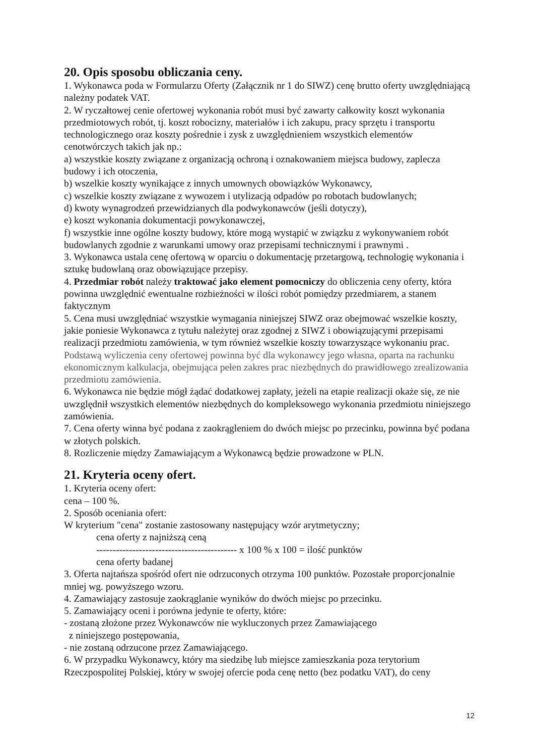20. Opis sposobu obliczania ceny.
1. Wykonawca poda w Formularzu Oferty (Załącznik nr 1 do SIWZ) cenę brutto oferty uwzględniającą należny podatek VAT.
2. W ryczałtowej cenie ofertowej wykonania robót musi być zawarty całkowity koszt wykonania przedmiotowych robót, tj. koszt robocizny, materiałów i ich zakupu, pracy sprzętu i transportu technologicznego oraz koszty pośrednie i zysk z uwzględnieniem wszystkich elementów cenotwórczych takich jak np.:
a) wszystkie koszty związane z organizacją ochroną i oznakowaniem miejsca budowy, zaplecza budowy i ich otoczenia,
b) wszelkie koszty wynikające z innych umownych obowiązków Wykonawcy,
c) wszelkie koszty związane z wywozem i utylizacją odpadów po robotach budowlanych;
d) kwoty wynagrodzeń przewidzianych dla podwykonawców (jeśli dotyczy),
e) koszt wykonania dokumentacji powykonawczej,
f) wszystkie inne ogólne koszty budowy, które mogą wystąpić w związku z wykonywaniem robót budowlanych zgodnie z warunkami umowy oraz przepisami technicznymi i prawnymi .
3. Wykonawca ustala cenę ofertową w oparciu o dokumentację przetargową, technologię wykonania i sztukę budowlaną oraz obowiązujące przepisy.
4. Przedmiar robót należy traktować jako element pomocniczy do obliczenia ceny oferty, która powinna uwzględnić ewentualne rozbieżności w ilości robót pomiędzy przedmiarem, a stanem faktycznym
5. Cena musi uwzględniać wszystkie wymagania niniejszej SIWZ oraz obejmować wszelkie koszty, jakie poniesie Wykonawca z tytułu należytej oraz zgodnej z SIWZ i obowiązującymi przepisami realizacji przedmiotu zamówienia, w tym również wszelkie koszty towarzyszące wykonaniu prac. Podstawą wyliczenia ceny ofertowej powinna być dla wykonawcy jego własna, oparta na rachunku ekonomicznym kalkulacja, obejmująca pełen zakres prac niezbędnych do prawidłowego zrealizowania przedmiotu zamówienia.
6. Wykonawca nie będzie mógł żądać dodatkowej zapłaty, jeżeli na etapie realizacji okaże się, ze nie uwzględnił wszystkich elementów niezbędnych do kompleksowego wykonania przedmiotu niniejszego zamówienia.
7. Cena oferty winna być podana z zaokrągleniem do dwóch miejsc po przecinku, powinna być podana w złotych polskich.
8. Rozliczenie między Zamawiającym a Wykonawcą będzie prowadzone w PLN.
21. Kryteria oceny ofert.
1. Kryteria oceny ofert:
cena – 100 %.
2. Sposób oceniania ofert:
W kryterium "cena" zostanie zastosowany następujący wzór arytmetyczny;
cena oferty z najniższą ceną
------------------------------------------- x 100 % x 100 = ilość punktów
cena oferty badanej
3. Oferta najtańsza spośród ofert nie odrzuconych otrzyma 100 punktów. Pozostałe proporcjonalnie mniej wg. powyższego wzoru.
4. Zamawiający zastosuje zaokrąglanie wyników do dwóch miejsc po przecinku.
5. Zamawiający oceni i porówna jedynie te oferty, które:
- zostaną złożone przez Wykonawców nie wykluczonych przez Zamawiającego
z niniejszego postępowania,
- nie zostaną odrzucone przez Zamawiającego.
6. W przypadku Wykonawcy, który ma siedzibę lub miejsce zamieszkania poza terytorium Rzeczpospolitej Polskiej, który w swojej ofercie poda cenę netto (bez podatku VAT), do ceny
12